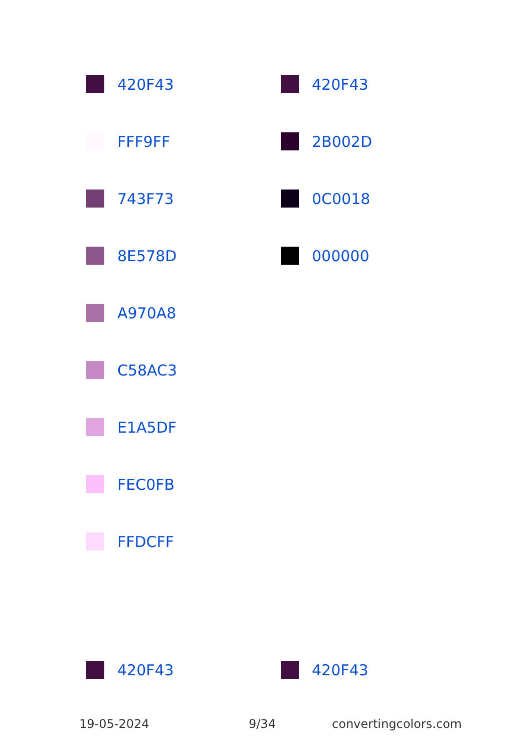420F43 420F43
FFF9FF 2B002D
743F73 0C0018
8E578D 000000
A970A8
C58AC3
E1A5DF
FEC0FB
FFDCFF
420F43 420F43
19-05-2024 9/34 convertingcolors.com